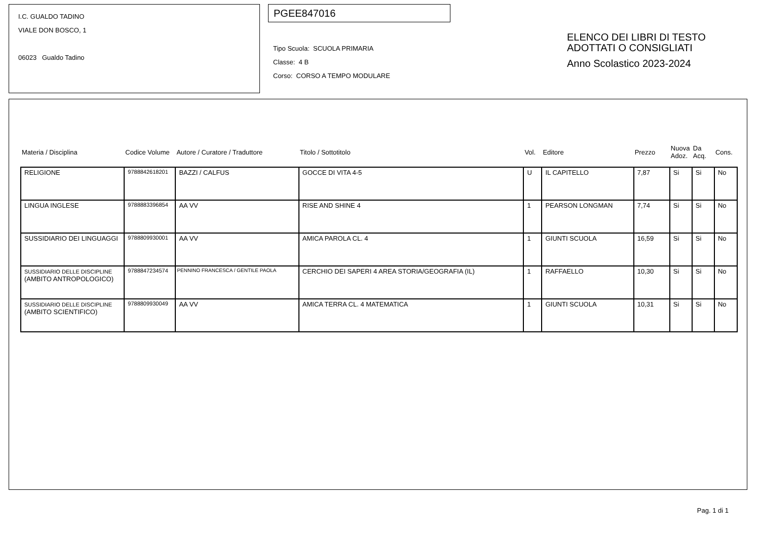I.C. GUALDO TADINO
VIALE DON BOSCO, 1
06023 Gualdo Tadino
PGEE847016
Tipo Scuola: SCUOLA PRIMARIA
Classe: 4 B
Corso: CORSO A TEMPO MODULARE
ELENCO DEI LIBRI DI TESTO
ADOTTATI O CONSIGLIATI
Anno Scolastico 2023-2024
| Materia / Disciplina | Codice Volume | Autore / Curatore / Traduttore | Titolo / Sottotitolo | Vol. | Editore | Prezzo | Nuova Adoz. | Da Acq. | Cons. |
| --- | --- | --- | --- | --- | --- | --- | --- | --- | --- |
| RELIGIONE | 9788842618201 | BAZZI / CALFUS | GOCCE DI VITA 4-5 | U | IL CAPITELLO | 7,87 | Si | Si | No |
| LINGUA INGLESE | 9788883396854 | AA VV | RISE AND SHINE 4 | 1 | PEARSON LONGMAN | 7,74 | Si | Si | No |
| SUSSIDIARIO DEI LINGUAGGI | 9788809930001 | AA VV | AMICA PAROLA CL. 4 | 1 | GIUNTI SCUOLA | 16,59 | Si | Si | No |
| SUSSIDIARIO DELLE DISCIPLINE (AMBITO ANTROPOLOGICO) | 9788847234574 | PENNINO FRANCESCA / GENTILE PAOLA | CERCHIO DEI SAPERI 4 AREA STORIA/GEOGRAFIA (IL) | 1 | RAFFAELLO | 10,30 | Si | Si | No |
| SUSSIDIARIO DELLE DISCIPLINE (AMBITO SCIENTIFICO) | 9788809930049 | AA VV | AMICA TERRA CL. 4 MATEMATICA | 1 | GIUNTI SCUOLA | 10,31 | Si | Si | No |
Pag. 1 di 1